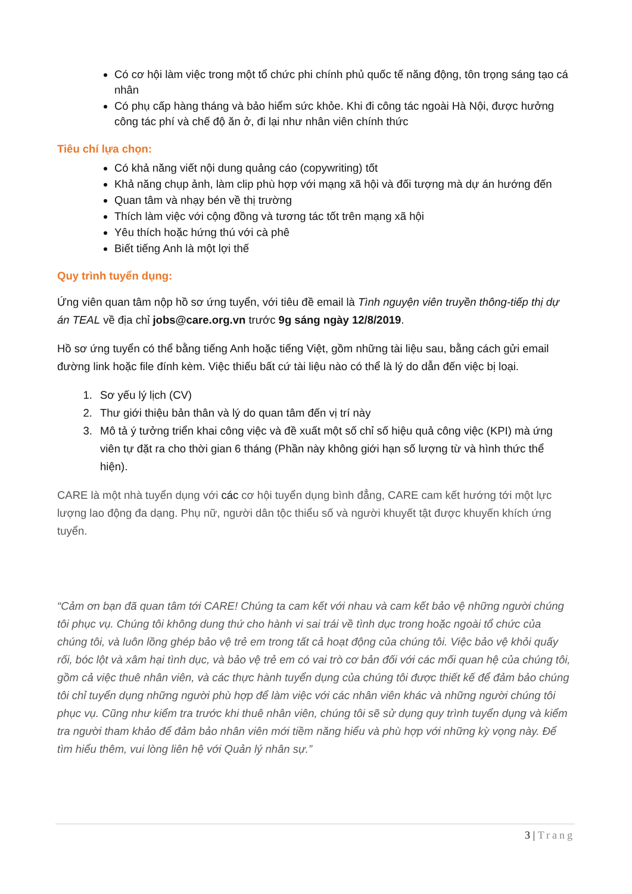Có cơ hội làm việc trong một tổ chức phi chính phủ quốc tế năng động, tôn trọng sáng tạo cá nhân
Có phụ cấp hàng tháng và bảo hiểm sức khỏe. Khi đi công tác ngoài Hà Nội, được hưởng công tác phí và chế độ ăn ở, đi lại như nhân viên chính thức
Tiêu chí lựa chọn:
Có khả năng viết nội dung quảng cáo (copywriting) tốt
Khả năng chụp ảnh, làm clip phù hợp với mạng xã hội và đối tượng mà dự án hướng đến
Quan tâm và nhạy bén về thị trường
Thích làm việc với cộng đồng và tương tác tốt trên mạng xã hội
Yêu thích hoặc hứng thú với cà phê
Biết tiếng Anh là một lợi thế
Quy trình tuyển dụng:
Ứng viên quan tâm nộp hồ sơ ứng tuyển, với tiêu đề email là Tình nguyện viên truyền thông-tiếp thị dự án TEAL về địa chỉ jobs@care.org.vn trước 9g sáng ngày 12/8/2019.
Hồ sơ ứng tuyển có thể bằng tiếng Anh hoặc tiếng Việt, gồm những tài liệu sau, bằng cách gửi email đường link hoặc file đính kèm. Việc thiếu bất cứ tài liệu nào có thể là lý do dẫn đến việc bị loại.
1. Sơ yếu lý lịch (CV)
2. Thư giới thiệu bản thân và lý do quan tâm đến vị trí này
3. Mô tả ý tưởng triển khai công việc và đề xuất một số chỉ số hiệu quả công việc (KPI) mà ứng viên tự đặt ra cho thời gian 6 tháng (Phần này không giới hạn số lượng từ và hình thức thể hiện).
CARE là một nhà tuyển dụng với các cơ hội tuyển dụng bình đẳng, CARE cam kết hướng tới một lực lượng lao động đa dạng. Phụ nữ, người dân tộc thiểu số và người khuyết tật được khuyến khích ứng tuyển.
“Cảm ơn bạn đã quan tâm tới CARE! Chúng ta cam kết với nhau và cam kết bảo vệ những người chúng tôi phục vụ. Chúng tôi không dung thứ cho hành vi sai trái về tình dục trong hoặc ngoài tổ chức của chúng tôi, và luôn lồng ghép bảo vệ trẻ em trong tất cả hoạt động của chúng tôi. Việc bảo vệ khỏi quấy rối, bóc lột và xâm hại tình dục, và bảo vệ trẻ em có vai trò cơ bản đối với các mối quan hệ của chúng tôi, gồm cả việc thuê nhân viên, và các thực hành tuyển dụng của chúng tôi được thiết kế để đảm bảo chúng tôi chỉ tuyển dụng những người phù hợp để làm việc với các nhân viên khác và những người chúng tôi phục vụ. Cũng như kiểm tra trước khi thuê nhân viên, chúng tôi sẽ sử dụng quy trình tuyển dụng và kiểm tra người tham khảo để đảm bảo nhân viên mới tiềm năng hiểu và phù hợp với những kỳ vọng này. Để tìm hiểu thêm, vui lòng liên hệ với Quản lý nhân sự.”
3 | Trang